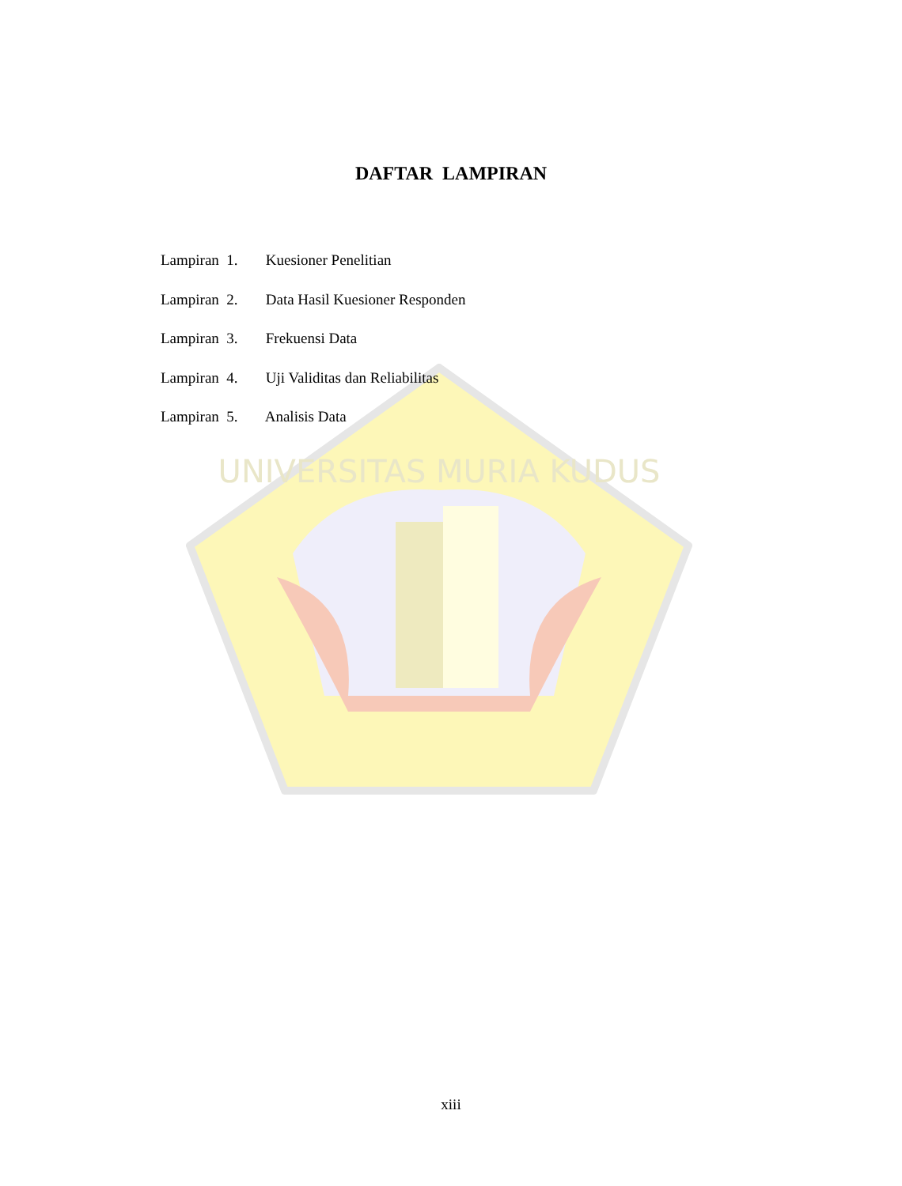UNIVERSITAS MURIA KUDUS
DAFTAR LAMPIRAN
Lampiran 1. Kuesioner Penelitian
Lampiran 2. Data Hasil Kuesioner Responden
Lampiran 3. Frekuensi Data
Lampiran 4. Uji Validitas dan Reliabilitas
Lampiran 5. Analisis Data
xiii